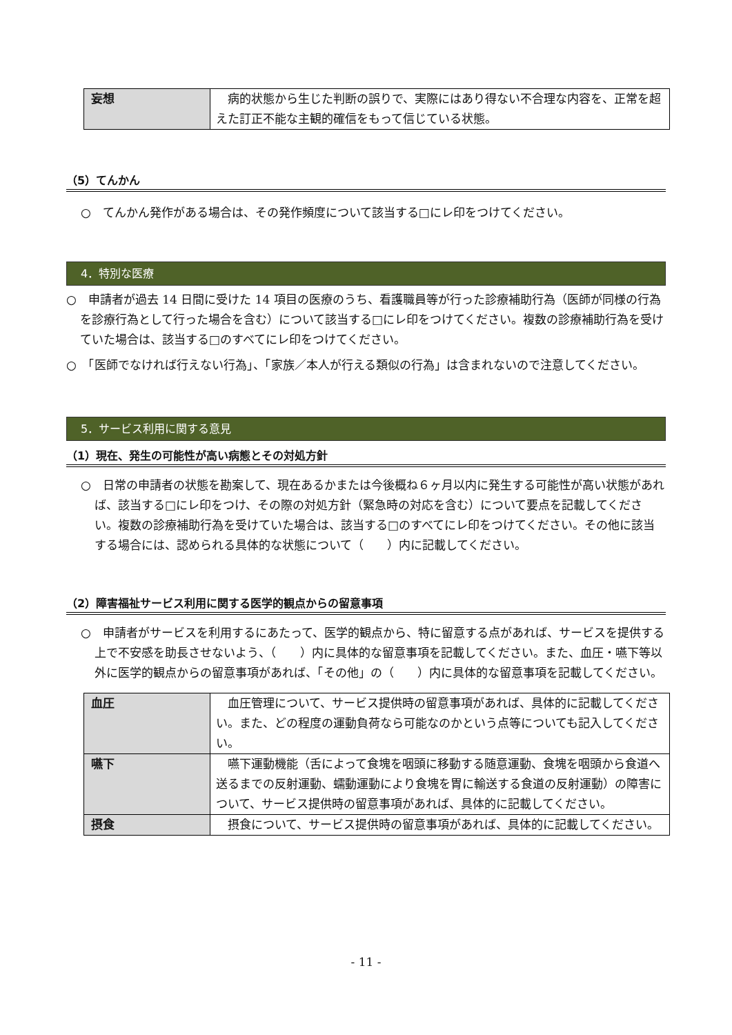| 妄想 | 病的状態から生じた判断の誤りで、実際にはあり得ない不合理な内容を、正常を超えた訂正不能な主観的確信をもって信じている状態。 |
（5）てんかん
○　てんかん発作がある場合は、その発作頻度について該当する□にレ印をつけてください。
4．特別な医療
○　申請者が過去 14 日間に受けた 14 項目の医療のうち、看護職員等が行った診療補助行為（医師が同様の行為を診療行為として行った場合を含む）について該当する□にレ印をつけてください。複数の診療補助行為を受けていた場合は、該当する□のすべてにレ印をつけてください。
○　「医師でなければ行えない行為」、「家族／本人が行える類似の行為」は含まれないので注意してください。
5．サービス利用に関する意見
（1）現在、発生の可能性が高い病態とその対処方針
○　日常の申請者の状態を勘案して、現在あるかまたは今後概ね６ヶ月以内に発生する可能性が高い状態があれば、該当する□にレ印をつけ、その際の対処方針（緊急時の対応を含む）について要点を記載してください。複数の診療補助行為を受けていた場合は、該当する□のすべてにレ印をつけてください。その他に該当する場合には、認められる具体的な状態について（　　）内に記載してください。
（2）障害福祉サービス利用に関する医学的観点からの留意事項
○　申請者がサービスを利用するにあたって、医学的観点から、特に留意する点があれば、サービスを提供する上で不安感を助長させないよう、（　　）内に具体的な留意事項を記載してください。また、血圧・嚥下等以外に医学的観点からの留意事項があれば、「その他」の（　　）内に具体的な留意事項を記載してください。
| 血圧 | 血圧管理について、サービス提供時の留意事項があれば、具体的に記載してください。また、どの程度の運動負荷なら可能なのかという点等についても記入してください。 |
| 嚥下 | 嚥下運動機能（舌によって食塊を咽頭に移動する随意運動、食塊を咽頭から食道へ送るまでの反射運動、蠕動運動により食塊を胃に輸送する食道の反射運動）の障害について、サービス提供時の留意事項があれば、具体的に記載してください。 |
| 摂食 | 摂食について、サービス提供時の留意事項があれば、具体的に記載してください。 |
- 11 -